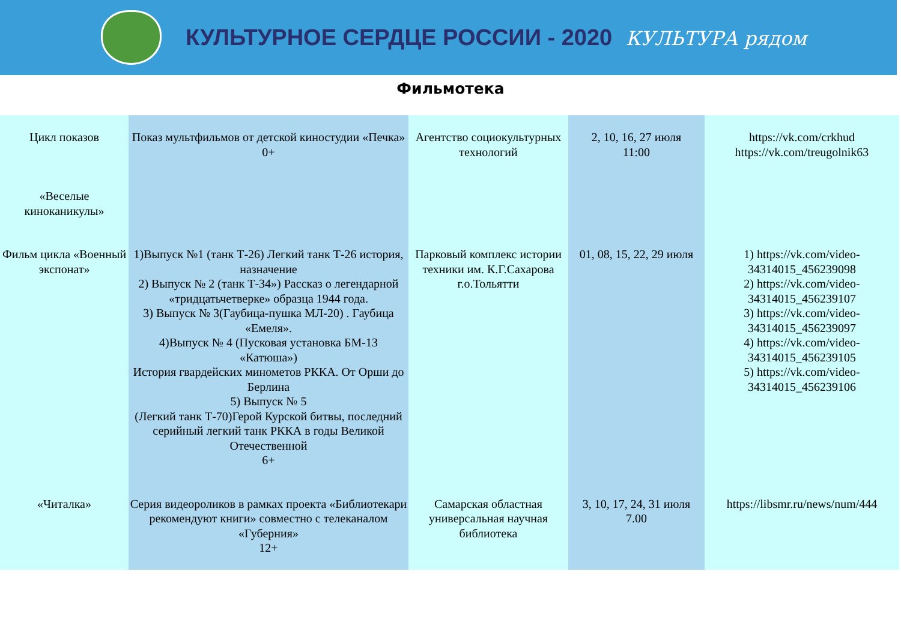КУЛЬТУРНОЕ СЕРДЦЕ РОССИИ - 2020 КУЛЬТУРА рядом
Фильмотека
| Цикл показов «Веселые киноканикулы» | Показ мультфильмов от детской киностудии «Печка» 0+ | Агентство социокультурных технологий | 2, 10, 16, 27 июля 11:00 | https://vk.com/crkhud https://vk.com/treugolnik63 |
| Фильм цикла «Военный экспонат» | 1)Выпуск №1 (танк Т-26) Легкий танк Т-26 история, назначение 2) Выпуск № 2 (танк Т-34») Рассказ о легендарной «тридцатьчетверке» образца 1944 года. 3) Выпуск № 3(Гаубица-пушка МЛ-20) . Гаубица «Емеля». 4)Выпуск № 4 (Пусковая установка БМ-13 «Катюша») История гвардейских минометов РККА. От Орши до Берлина 5) Выпуск № 5 (Легкий танк Т-70)Герой Курской битвы, последний серийный легкий танк РККА в годы Великой Отечественной 6+ | Парковый комплекс истории техники им. К.Г.Сахарова г.о.Тольятти | 01, 08, 15, 22, 29 июля | 1) https://vk.com/video-34314015_456239098 2) https://vk.com/video-34314015_456239107 3) https://vk.com/video-34314015_456239097 4) https://vk.com/video-34314015_456239105 5) https://vk.com/video-34314015_456239106 |
| «Читалка» | Серия видеороликов в рамках проекта «Библиотекари рекомендуют книги» совместно с телеканалом «Губерния» 12+ | Самарская областная универсальная научная библиотека | 3, 10, 17, 24, 31 июля 7.00 | https://libsmr.ru/news/num/444 |